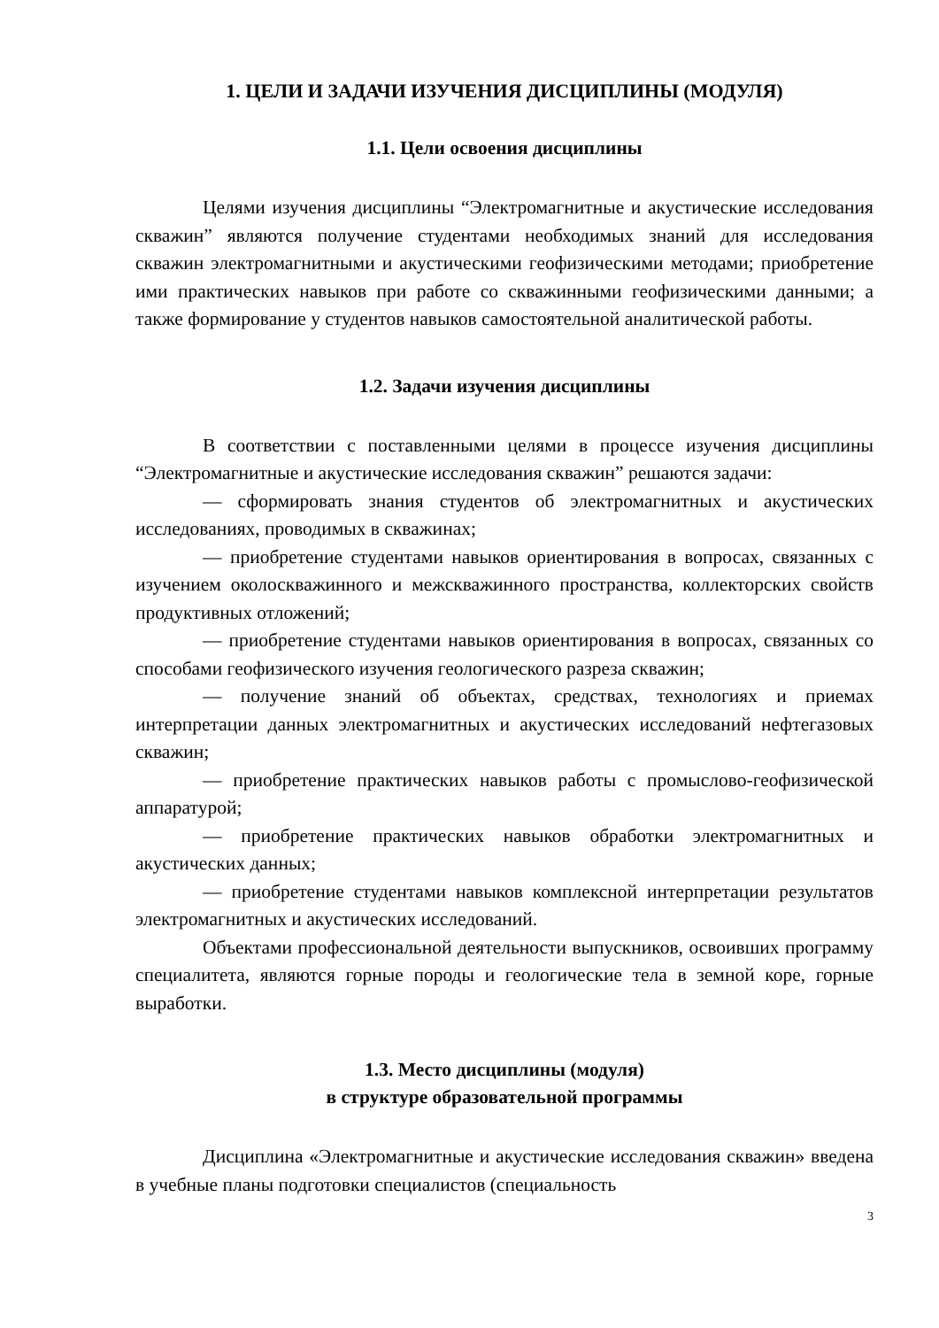1. ЦЕЛИ И ЗАДАЧИ ИЗУЧЕНИЯ ДИСЦИПЛИНЫ (МОДУЛЯ)
1.1. Цели освоения дисциплины
Целями изучения дисциплины “Электромагнитные и акустические исследования скважин” являются получение студентами необходимых знаний для исследования скважин электромагнитными и акустическими геофизическими методами; приобретение ими практических навыков при работе со скважинными геофизическими данными; а также формирование у студентов навыков самостоятельной аналитической работы.
1.2. Задачи изучения дисциплины
В соответствии с поставленными целями в процессе изучения дисциплины “Электромагнитные и акустические исследования скважин” решаются задачи:
— сформировать знания студентов об электромагнитных и акустических исследованиях, проводимых в скважинах;
— приобретение студентами навыков ориентирования в вопросах, связанных с изучением околоскважинного и межскважинного пространства, коллекторских свойств продуктивных отложений;
— приобретение студентами навыков ориентирования в вопросах, связанных со способами геофизического изучения геологического разреза скважин;
— получение знаний об объектах, средствах, технологиях и приемах интерпретации данных электромагнитных и акустических исследований нефтегазовых скважин;
— приобретение практических навыков работы с промыслово-геофизической аппаратурой;
— приобретение практических навыков обработки электромагнитных и акустических данных;
— приобретение студентами навыков комплексной интерпретации результатов электромагнитных и акустических исследований.
Объектами профессиональной деятельности выпускников, освоивших программу специалитета, являются горные породы и геологические тела в земной коре, горные выработки.
1.3. Место дисциплины (модуля)
в структуре образовательной программы
Дисциплина «Электромагнитные и акустические исследования скважин» введена в учебные планы подготовки специалистов (специальность
3